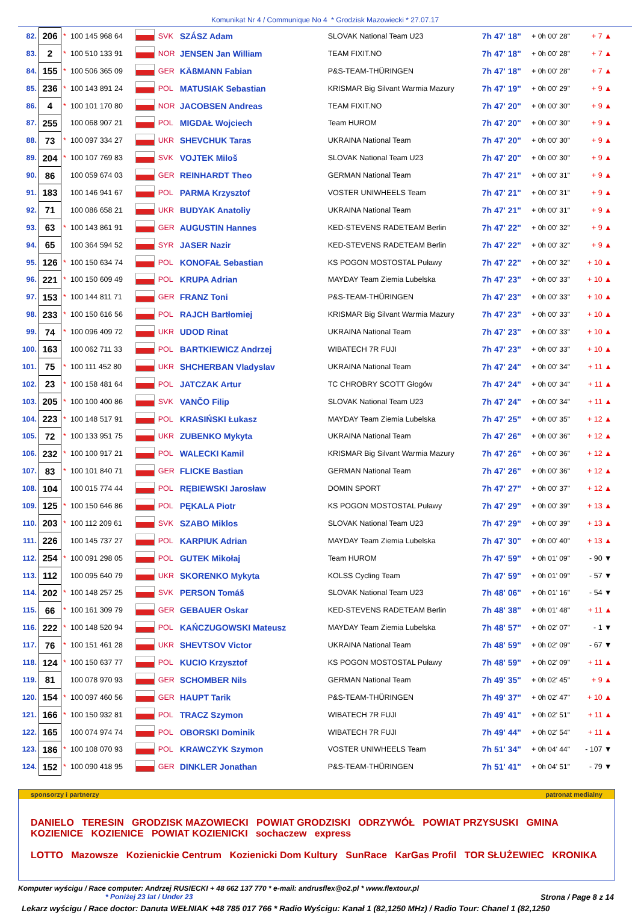Komunikat Nr 4 / Communique No 4 * Grodzisk Mazowiecki * 27.07.17
| 82. | 206 | * | 100 145 968 64 | | SVK | SZÁSZ Adam | SLOVAK National Team U23 | 7h 47' 18" | + 0h 00' 28" | + 7 ▲ |
| 83. | 2 | * | 100 510 133 91 | | NOR | JENSEN Jan William | TEAM FIXIT.NO | 7h 47' 18" | + 0h 00' 28" | + 7 ▲ |
| 84. | 155 | * | 100 506 365 09 | | GER | KÄßMANN Fabian | P&S-TEAM-THÜRINGEN | 7h 47' 18" | + 0h 00' 28" | + 7 ▲ |
| 85. | 236 | * | 100 143 891 24 | | POL | MATUSIAK Sebastian | KRISMAR Big Silvant Warmia Mazury | 7h 47' 19" | + 0h 00' 29" | + 9 ▲ |
| 86. | 4 | * | 100 101 170 80 | | NOR | JACOBSEN Andreas | TEAM FIXIT.NO | 7h 47' 20" | + 0h 00' 30" | + 9 ▲ |
| 87. | 255 | | 100 068 907 21 | | POL | MIGDAŁ Wojciech | Team HUROM | 7h 47' 20" | + 0h 00' 30" | + 9 ▲ |
| 88. | 73 | * | 100 097 334 27 | | UKR | SHEVCHUK Taras | UKRAINA National Team | 7h 47' 20" | + 0h 00' 30" | + 9 ▲ |
| 89. | 204 | * | 100 107 769 83 | | SVK | VOJTEK Miloš | SLOVAK National Team U23 | 7h 47' 20" | + 0h 00' 30" | + 9 ▲ |
| 90. | 86 | | 100 059 674 03 | | GER | REINHARDT Theo | GERMAN National Team | 7h 47' 21" | + 0h 00' 31" | + 9 ▲ |
| 91. | 183 | | 100 146 941 67 | | POL | PARMA Krzysztof | VOSTER UNIWHEELS Team | 7h 47' 21" | + 0h 00' 31" | + 9 ▲ |
| 92. | 71 | | 100 086 658 21 | | UKR | BUDYAK Anatoliy | UKRAINA National Team | 7h 47' 21" | + 0h 00' 31" | + 9 ▲ |
| 93. | 63 | * | 100 143 861 91 | | GER | AUGUSTIN Hannes | KED-STEVENS RADETEAM Berlin | 7h 47' 22" | + 0h 00' 32" | + 9 ▲ |
| 94. | 65 | | 100 364 594 52 | | SYR | JASER Nazir | KED-STEVENS RADETEAM Berlin | 7h 47' 22" | + 0h 00' 32" | + 9 ▲ |
| 95. | 126 | * | 100 150 634 74 | | POL | KONOFAŁ Sebastian | KS POGON MOSTOSTAL Puławy | 7h 47' 22" | + 0h 00' 32" | + 10 ▲ |
| 96. | 221 | * | 100 150 609 49 | | POL | KRUPA Adrian | MAYDAY Team Ziemia Lubelska | 7h 47' 23" | + 0h 00' 33" | + 10 ▲ |
| 97. | 153 | * | 100 144 811 71 | | GER | FRANZ Toni | P&S-TEAM-THÜRINGEN | 7h 47' 23" | + 0h 00' 33" | + 10 ▲ |
| 98. | 233 | * | 100 150 616 56 | | POL | RAJCH Bartłomiej | KRISMAR Big Silvant Warmia Mazury | 7h 47' 23" | + 0h 00' 33" | + 10 ▲ |
| 99. | 74 | * | 100 096 409 72 | | UKR | UDOD Rinat | UKRAINA National Team | 7h 47' 23" | + 0h 00' 33" | + 10 ▲ |
| 100. | 163 | | 100 062 711 33 | | POL | BARTKIEWICZ Andrzej | WIBATECH 7R FUJI | 7h 47' 23" | + 0h 00' 33" | + 10 ▲ |
| 101. | 75 | * | 100 111 452 80 | | UKR | SHCHERBAN Vladyslav | UKRAINA National Team | 7h 47' 24" | + 0h 00' 34" | + 11 ▲ |
| 102. | 23 | * | 100 158 481 64 | | POL | JATCZAK Artur | TC CHROBRY SCOTT Głogów | 7h 47' 24" | + 0h 00' 34" | + 11 ▲ |
| 103. | 205 | * | 100 100 400 86 | | SVK | VANČO Filip | SLOVAK National Team U23 | 7h 47' 24" | + 0h 00' 34" | + 11 ▲ |
| 104. | 223 | * | 100 148 517 91 | | POL | KRASIŃSKI Łukasz | MAYDAY Team Ziemia Lubelska | 7h 47' 25" | + 0h 00' 35" | + 12 ▲ |
| 105. | 72 | * | 100 133 951 75 | | UKR | ZUBENKO Mykyta | UKRAINA National Team | 7h 47' 26" | + 0h 00' 36" | + 12 ▲ |
| 106. | 232 | * | 100 100 917 21 | | POL | WALECKI Kamil | KRISMAR Big Silvant Warmia Mazury | 7h 47' 26" | + 0h 00' 36" | + 12 ▲ |
| 107. | 83 | * | 100 101 840 71 | | GER | FLICKE Bastian | GERMAN National Team | 7h 47' 26" | + 0h 00' 36" | + 12 ▲ |
| 108. | 104 | | 100 015 774 44 | | POL | RĘBIEWSKI Jarosław | DOMIN SPORT | 7h 47' 27" | + 0h 00' 37" | + 12 ▲ |
| 109. | 125 | * | 100 150 646 86 | | POL | PĘKALA Piotr | KS POGON MOSTOSTAL Puławy | 7h 47' 29" | + 0h 00' 39" | + 13 ▲ |
| 110. | 203 | * | 100 112 209 61 | | SVK | SZABO Miklos | SLOVAK National Team U23 | 7h 47' 29" | + 0h 00' 39" | + 13 ▲ |
| 111. | 226 | | 100 145 737 27 | | POL | KARPIUK Adrian | MAYDAY Team Ziemia Lubelska | 7h 47' 30" | + 0h 00' 40" | + 13 ▲ |
| 112. | 254 | * | 100 091 298 05 | | POL | GUTEK Mikołaj | Team HUROM | 7h 47' 59" | + 0h 01' 09" | - 90 ▼ |
| 113. | 112 | | 100 095 640 79 | | UKR | SKORENKO Mykyta | KOLSS Cycling Team | 7h 47' 59" | + 0h 01' 09" | - 57 ▼ |
| 114. | 202 | * | 100 148 257 25 | | SVK | PERSON Tomáš | SLOVAK National Team U23 | 7h 48' 06" | + 0h 01' 16" | - 54 ▼ |
| 115. | 66 | * | 100 161 309 79 | | GER | GEBAUER Oskar | KED-STEVENS RADETEAM Berlin | 7h 48' 38" | + 0h 01' 48" | + 11 ▲ |
| 116. | 222 | * | 100 148 520 94 | | POL | KAŃCZUGOWSKI Mateusz | MAYDAY Team Ziemia Lubelska | 7h 48' 57" | + 0h 02' 07" | - 1 ▼ |
| 117. | 76 | * | 100 151 461 28 | | UKR | SHEVTSOV Victor | UKRAINA National Team | 7h 48' 59" | + 0h 02' 09" | - 67 ▼ |
| 118. | 124 | * | 100 150 637 77 | | POL | KUCIO Krzysztof | KS POGON MOSTOSTAL Puławy | 7h 48' 59" | + 0h 02' 09" | + 11 ▲ |
| 119. | 81 | | 100 078 970 93 | | GER | SCHOMBER Nils | GERMAN National Team | 7h 49' 35" | + 0h 02' 45" | + 9 ▲ |
| 120. | 154 | * | 100 097 460 56 | | GER | HAUPT Tarik | P&S-TEAM-THÜRINGEN | 7h 49' 37" | + 0h 02' 47" | + 10 ▲ |
| 121. | 166 | * | 100 150 932 81 | | POL | TRACZ Szymon | WIBATECH 7R FUJI | 7h 49' 41" | + 0h 02' 51" | + 11 ▲ |
| 122. | 165 | | 100 074 974 74 | | POL | OBORSKI Dominik | WIBATECH 7R FUJI | 7h 49' 44" | + 0h 02' 54" | + 11 ▲ |
| 123. | 186 | * | 100 108 070 93 | | POL | KRAWCZYK Szymon | VOSTER UNIWHEELS Team | 7h 51' 34" | + 0h 04' 44" | - 107 ▼ |
| 124. | 152 | * | 100 090 418 95 | | GER | DINKLER Jonathan | P&S-TEAM-THÜRINGEN | 7h 51' 41" | + 0h 04' 51" | - 79 ▼ |
sponsorzy i partnerzy patronat medialny
DANIELO TERESIN GRODZISK MAZOWIECKI POWIAT GRODZISKI ODRZYWÓŁ POWIAT PRZYSUSKI GMINA KOZIENICE KOZIENICE POWIAT KOZIENICKI sochaczew express
LOTTO Mazowsze Kozienickie Centrum Kozienicki Dom Kultury SunRace KarGas Profil TOR SŁUŻEWIEC KRONIKA
Komputer wyścigu / Race computer: Andrzej RUSIECKI + 48 662 137 770 * e-mail: andrusflex@o2.pl * www.flextour.pl
* Poniżej 23 lat / Under 23 Strona / Page 8 z 14
Lekarz wyścigu / Race doctor: Danuta WEŁNIAK +48 785 017 766 * Radio Wyścigu: Kanał 1 (82,1250 MHz) / Radio Tour: Chanel 1 (82,1250